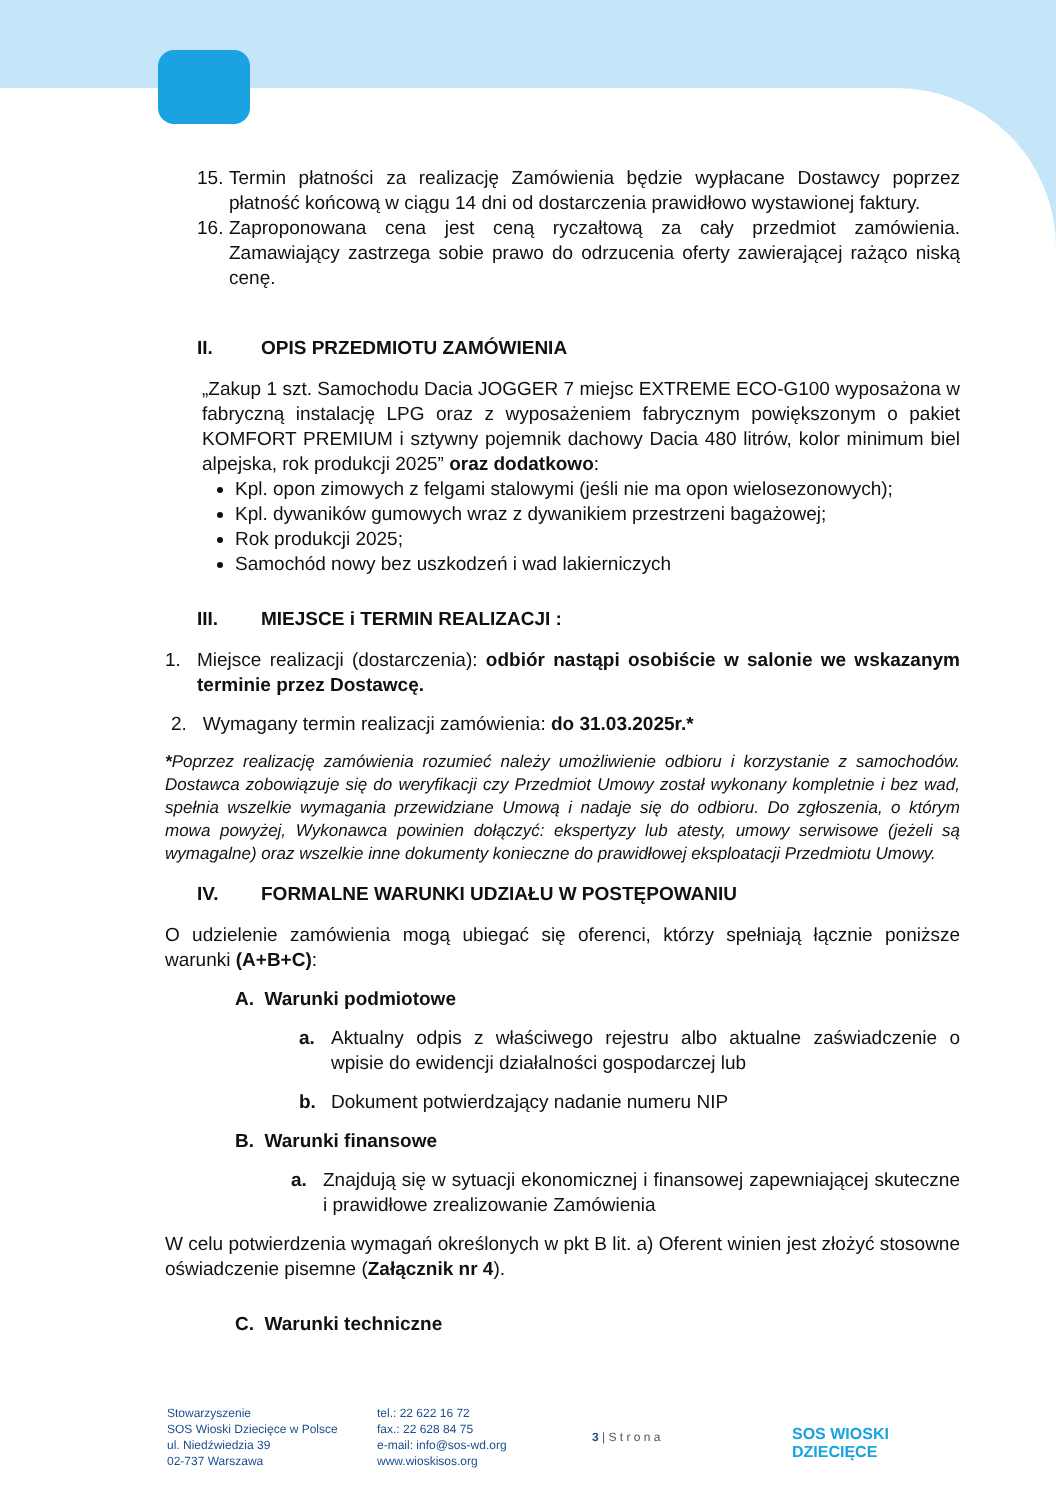15.
Termin płatności za realizację Zamówienia będzie wypłacane Dostawcy poprzez płatność końcową w ciągu 14 dni od dostarczenia prawidłowo wystawionej faktury.
16.
Zaproponowana cena jest ceną ryczałtową za cały przedmiot zamówienia. Zamawiający zastrzega sobie prawo do odrzucenia oferty zawierającej rażąco niską cenę.
II. OPIS PRZEDMIOTU ZAMÓWIENIA
„Zakup 1 szt. Samochodu Dacia JOGGER 7 miejsc EXTREME ECO-G100 wyposażona w fabryczną instalację LPG oraz z wyposażeniem fabrycznym powiększonym o pakiet KOMFORT PREMIUM i sztywny pojemnik dachowy Dacia 480 litrów, kolor minimum biel alpejska, rok produkcji 2025” oraz dodatkowo:
Kpl. opon zimowych z felgami stalowymi (jeśli nie ma opon wielosezonowych);
Kpl. dywaników gumowych wraz z dywanikiem przestrzeni bagażowej;
Rok produkcji 2025;
Samochód nowy bez uszkodzeń i wad lakierniczych
III. MIEJSCE i TERMIN REALIZACJI :
1. Miejsce realizacji (dostarczenia): odbiór nastąpi osobiście w salonie we wskazanym terminie przez Dostawcę.
2. Wymagany termin realizacji zamówienia: do 31.03.2025r.*
*Poprzez realizację zamówienia rozumieć należy umożliwienie odbioru i korzystanie z samochodów. Dostawca zobowiązuje się do weryfikacji czy Przedmiot Umowy został wykonany kompletnie i bez wad, spełnia wszelkie wymagania przewidziane Umową i nadaje się do odbioru. Do zgłoszenia, o którym mowa powyżej, Wykonawca powinien dołączyć: ekspertyzy lub atesty, umowy serwisowe (jeżeli są wymagalne) oraz wszelkie inne dokumenty konieczne do prawidłowej eksploatacji Przedmiotu Umowy.
IV. FORMALNE WARUNKI UDZIAŁU W POSTĘPOWANIU
O udzielenie zamówienia mogą ubiegać się oferenci, którzy spełniają łącznie poniższe warunki (A+B+C):
A. Warunki podmiotowe
a. Aktualny odpis z właściwego rejestru albo aktualne zaświadczenie o wpisie do ewidencji działalności gospodarczej lub
b. Dokument potwierdzający nadanie numeru NIP
B. Warunki finansowe
a. Znajdują się w sytuacji ekonomicznej i finansowej zapewniającej skuteczne i prawidłowe zrealizowanie Zamówienia
W celu potwierdzenia wymagań określonych w pkt B lit. a) Oferent winien jest złożyć stosowne oświadczenie pisemne (Załącznik nr 4).
C. Warunki techniczne
Stowarzyszenie
SOS Wioski Dziecięce w Polsce
ul. Niedźwiedzia 39
02-737 Warszawa
tel.: 22 622 16 72
fax.: 22 628 84 75
e-mail: info@sos-wd.org
www.wioskisos.org
3 | S t r o n a
SOS WIOSKI
DZIECIĘCE